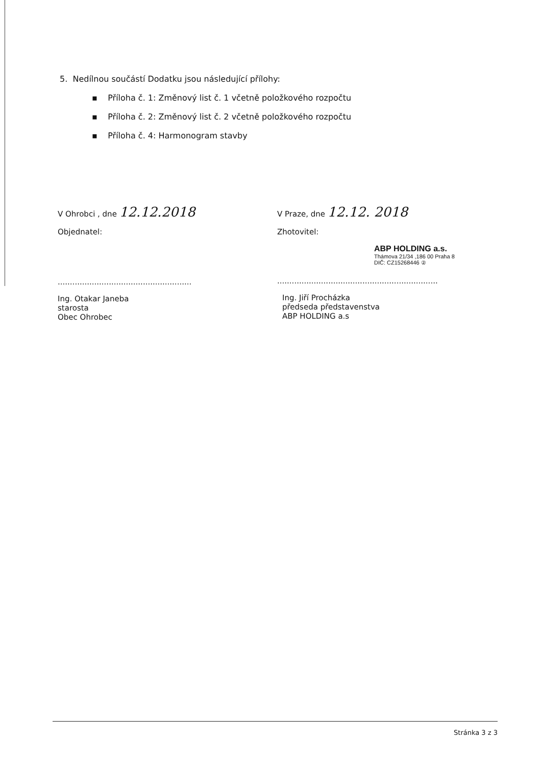5. Nedílnou součástí Dodatku jsou následující přílohy:
▪ Příloha č. 1: Změnový list č. 1 včetně položkového rozpočtu
▪ Příloha č. 2: Změnový list č. 2 včetně položkového rozpočtu
▪ Příloha č. 4: Harmonogram stavby
V Ohrobci , dne 12.12.2018
Objednatel:
.......................................................
Ing. Otakar Janeba
starosta
Obec Ohrobec
V Praze, dne 12.12. 2018
Zhotovitel:
ABP HOLDING a.s.
Thámova 21/34 ,186 00 Praha 8
DIČ: CZ15268446 ②
..................................................................
Ing. Jiří Procházka
předseda představenstva
ABP HOLDING a.s
Stránka 3 z 3